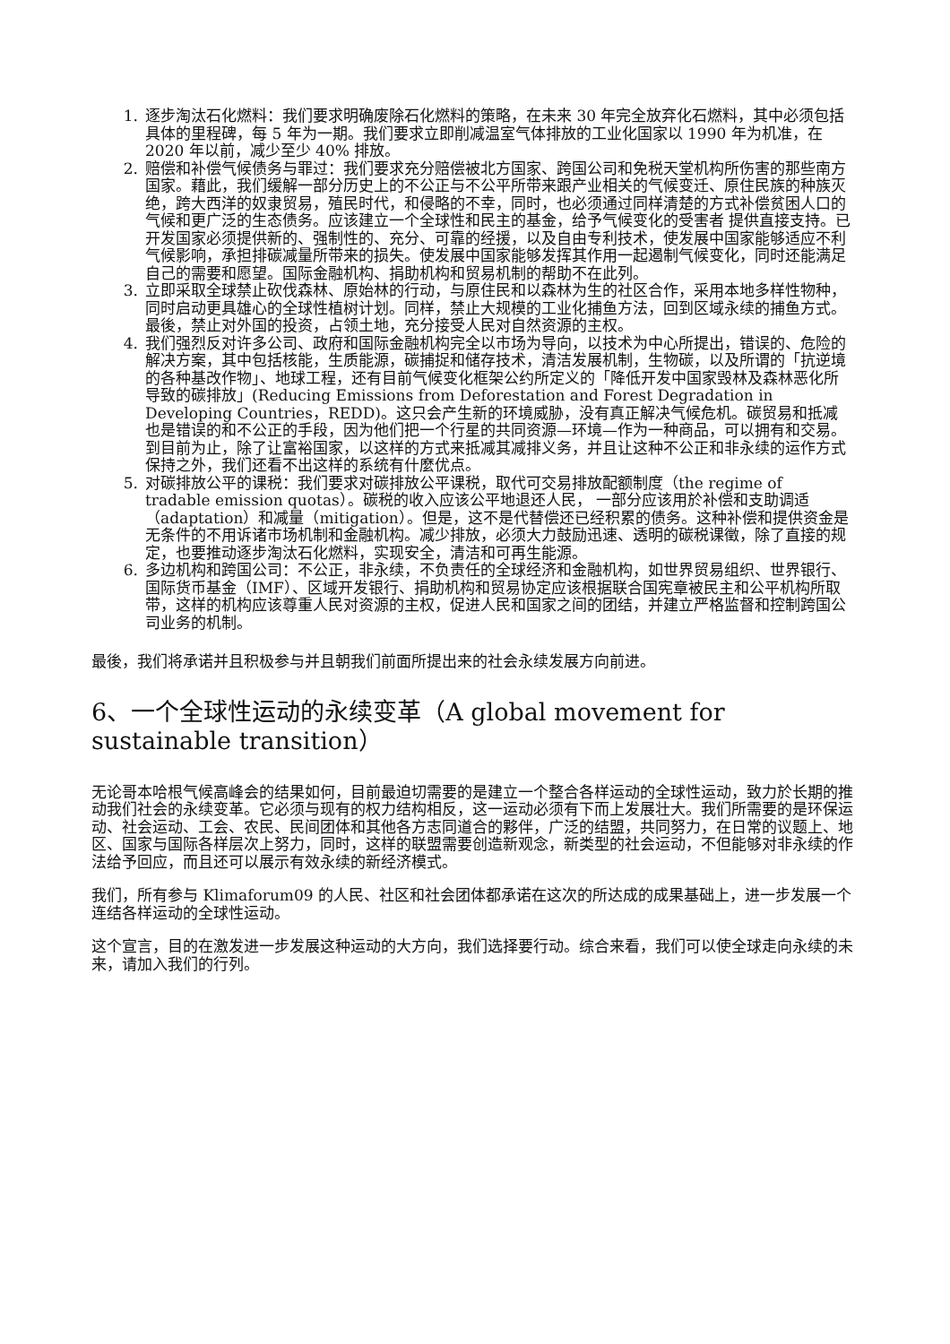1. 逐步淘汰石化燃料：我们要求明确废除石化燃料的策略，在未来 30 年完全放弃化石燃料，其中必须包括具体的里程碑，每 5 年为一期。我们要求立即削减温室气体排放的工业化国家以 1990 年为机准，在 2020 年以前，减少至少 40% 排放。
2. 赔偿和补偿气候债务与罪过：我们要求充分赔偿被北方国家、跨国公司和免税天堂机构所伤害的那些南方国家。藉此，我们缓解一部分历史上的不公正与不公平所带来跟产业相关的气候变迁、原住民族的种族灭绝，跨大西洋的奴隶贸易，殖民时代，和侵略的不幸，同时，也必须通过同样清楚的方式补偿贫困人口的气候和更广泛的生态债务。应该建立一个全球性和民主的基金，给予气候变化的受害者 提供直接支持。已开发国家必须提供新的、强制性的、充分、可靠的经援，以及自由专利技术，使发展中国家能够适应不利气候影响，承担排碳减量所带来的损失。使发展中国家能够发挥其作用一起遏制气候变化，同时还能满足自己的需要和愿望。国际金融机构、捐助机构和贸易机制的帮助不在此列。
3. 立即采取全球禁止砍伐森林、原始林的行动，与原住民和以森林为生的社区合作，采用本地多样性物种，同时启动更具雄心的全球性植树计划。同样，禁止大规模的工业化捕鱼方法，回到区域永续的捕鱼方式。最後，禁止对外国的投资，占领土地，充分接受人民对自然资源的主权。
4. 我们强烈反对许多公司、政府和国际金融机构完全以市场为导向，以技术为中心所提出，错误的、危险的解决方案，其中包括核能，生质能源，碳捕捉和储存技术，清洁发展机制，生物碳，以及所谓的「抗逆境的各种基改作物」、地球工程，还有目前气候变化框架公约所定义的「降低开发中国家毁林及森林恶化所导致的碳排放」(Reducing Emissions from Deforestation and Forest Degradation in Developing Countries，REDD)。这只会产生新的环境威胁，没有真正解决气候危机。碳贸易和抵减也是错误的和不公正的手段，因为他们把一个行星的共同资源—环境—作为一种商品，可以拥有和交易。到目前为止，除了让富裕国家，以这样的方式来抵减其减排义务，并且让这种不公正和非永续的运作方式保持之外，我们还看不出这样的系统有什麼优点。
5. 对碳排放公平的课税：我们要求对碳排放公平课税，取代可交易排放配额制度（the regime of tradable emission quotas）。碳税的收入应该公平地退还人民， 一部分应该用於补偿和支助调适（adaptation）和减量（mitigation）。但是，这不是代替偿还已经积累的债务。这种补偿和提供资金是无条件的不用诉诸市场机制和金融机构。减少排放，必须大力鼓励迅速、透明的碳税课徵，除了直接的规定，也要推动逐步淘汰石化燃料，实现安全，清洁和可再生能源。
6. 多边机构和跨国公司：不公正，非永续，不负责任的全球经济和金融机构，如世界贸易组织、世界银行、国际货币基金（IMF）、区域开发银行、捐助机构和贸易协定应该根据联合国宪章被民主和公平机构所取带，这样的机构应该尊重人民对资源的主权，促进人民和国家之间的团结，并建立严格监督和控制跨国公司业务的机制。
最後，我们将承诺并且积极参与并且朝我们前面所提出来的社会永续发展方向前进。
6、一个全球性运动的永续变革（A global movement for sustainable transition）
无论哥本哈根气候高峰会的结果如何，目前最迫切需要的是建立一个整合各样运动的全球性运动，致力於长期的推动我们社会的永续变革。它必须与现有的权力结构相反，这一运动必须有下而上发展壮大。我们所需要的是环保运动、社会运动、工会、农民、民间团体和其他各方志同道合的夥伴，广泛的结盟，共同努力，在日常的议题上、地区、国家与国际各样层次上努力，同时，这样的联盟需要创造新观念，新类型的社会运动，不但能够对非永续的作法给予回应，而且还可以展示有效永续的新经济模式。
我们，所有参与 Klimaforum09 的人民、社区和社会团体都承诺在这次的所达成的成果基础上，进一步发展一个连结各样运动的全球性运动。
这个宣言，目的在激发进一步发展这种运动的大方向，我们选择要行动。综合来看，我们可以使全球走向永续的未来，请加入我们的行列。